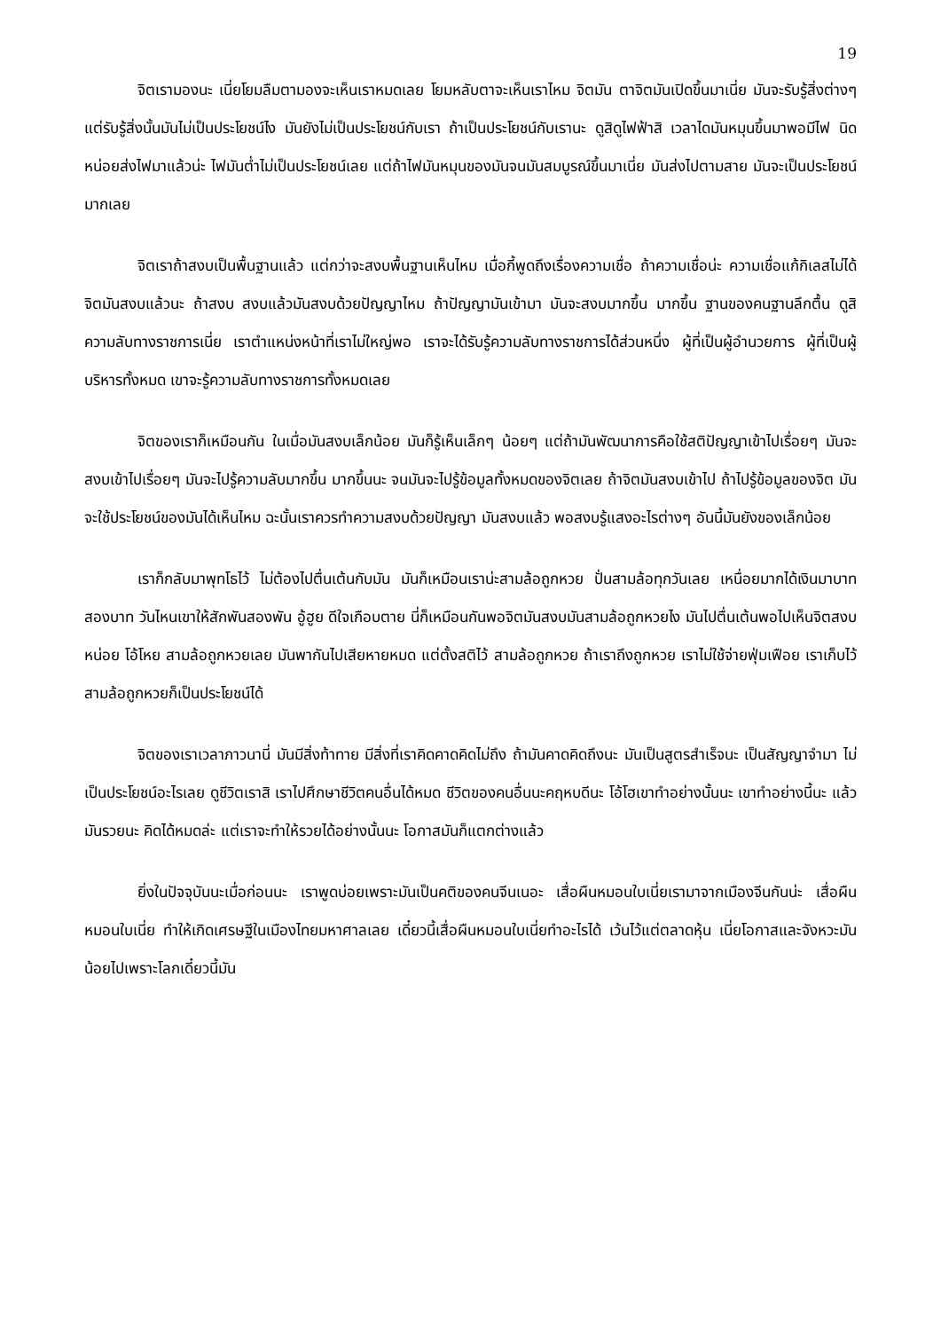19
จิตเรามองนะ เนี่ยโยมลืมตามองจะเห็นเราหมดเลย โยมหลับตาจะเห็นเราไหม จิตมัน ตาจิตมันเปิดขึ้นมาเนี่ย มันจะรับรู้สิ่งต่างๆ แต่รับรู้สิ่งนั้นมันไม่เป็นประโยชน์ไง มันยังไม่เป็นประโยชน์กับเรา ถ้าเป็นประโยชน์กับเรานะ ดูสิดูไฟฟ้าสิ เวลาไดมันหมุนขึ้นมาพอมีไฟ นิดหน่อยส่งไฟมาแล้วน่ะ ไฟมันต่ำไม่เป็นประโยชน์เลย แต่ถ้าไฟมันหมุนของมันจนมันสมบูรณ์ขึ้นมาเนี่ย มันส่งไปตามสาย มันจะเป็นประโยชน์มากเลย
จิตเราถ้าสงบเป็นพื้นฐานแล้ว แต่กว่าจะสงบพื้นฐานเห็นไหม เมื่อกี้พูดถึงเรื่องความเชื่อ ถ้าความเชื่อน่ะ ความเชื่อแก้กิเลสไม่ได้ จิตมันสงบแล้วนะ ถ้าสงบ สงบแล้วมันสงบด้วยปัญญาไหม ถ้าปัญญามันเข้ามา มันจะสงบมากขึ้น มากขึ้น ฐานของคนฐานลึกตื้น ดูสิความลับทางราชการเนี่ย เราตำแหน่งหน้าที่เราไม่ใหญ่พอ เราจะได้รับรู้ความลับทางราชการได้ส่วนหนึ่ง ผู้ที่เป็นผู้อำนวยการ ผู้ที่เป็นผู้บริหารทั้งหมด เขาจะรู้ความลับทางราชการทั้งหมดเลย
จิตของเราก็เหมือนกัน ในเมื่อมันสงบเล็กน้อย มันก็รู้เห็นเล็กๆ น้อยๆ แต่ถ้ามันพัฒนาการคือใช้สติปัญญาเข้าไปเรื่อยๆ มันจะสงบเข้าไปเรื่อยๆ มันจะไปรู้ความลับมากขึ้น มากขึ้นนะ จนมันจะไปรู้ข้อมูลทั้งหมดของจิตเลย ถ้าจิตมันสงบเข้าไป ถ้าไปรู้ข้อมูลของจิต มันจะใช้ประโยชน์ของมันได้เห็นไหม ฉะนั้นเราควรทำความสงบด้วยปัญญา มันสงบแล้ว พอสงบรู้แสงอะไรต่างๆ อันนี้มันยังของเล็กน้อย
เราก็กลับมาพุทโธไว้ ไม่ต้องไปตื่นเต้นกับมัน มันก็เหมือนเราน่ะสามล้อถูกหวย ปั่นสามล้อทุกวันเลย เหนื่อยมากได้เงินมาบาทสองบาท วันไหนเขาให้สักพันสองพัน อู้ฮูย ดีใจเกือบตาย นี่ก็เหมือนกันพอจิตมันสงบมันสามล้อถูกหวยไง มันไปตื่นเต้นพอไปเห็นจิตสงบหน่อย โอ้โหย สามล้อถูกหวยเลย มันพากันไปเสียหายหมด แต่ตั้งสติไว้ สามล้อถูกหวย ถ้าเราถึงถูกหวย เราไม่ใช้จ่ายฟุ่มเฟือย เราเก็บไว้ สามล้อถูกหวยก็เป็นประโยชน์ได้
จิตของเราเวลาภาวนานี่ มันมีสิ่งท้าทาย มีสิ่งที่เราคิดคาดคิดไม่ถึง ถ้ามันคาดคิดถึงนะ มันเป็นสูตรสำเร็จนะ เป็นสัญญาจำมา ไม่เป็นประโยชน์อะไรเลย ดูชีวิตเราสิ เราไปศึกษาชีวิตคนอื่นได้หมด ชีวิตของคนอื่นนะคฤหบดีนะ โอ้โฮเขาทำอย่างนั้นนะ เขาทำอย่างนี้นะ แล้วมันรวยนะ คิดได้หมดล่ะ แต่เราจะทำให้รวยได้อย่างนั้นนะ โอกาสมันก็แตกต่างแล้ว
ยิ่งในปัจจุบันนะเมื่อก่อนนะ เราพูดบ่อยเพราะมันเป็นคติของคนจีนเนอะ เสื่อผืนหมอนใบเนี่ยเรามาจากเมืองจีนกันน่ะ เสื่อผืนหมอนใบเนี่ย ทำให้เกิดเศรษฐีในเมืองไทยมหาศาลเลย เดี๋ยวนี้เสื่อผืนหมอนใบเนี่ยทำอะไรได้ เว้นไว้แต่ตลาดหุ้น เนี่ยโอกาสและจังหวะมันน้อยไปเพราะโลกเดี๋ยวนี้มัน